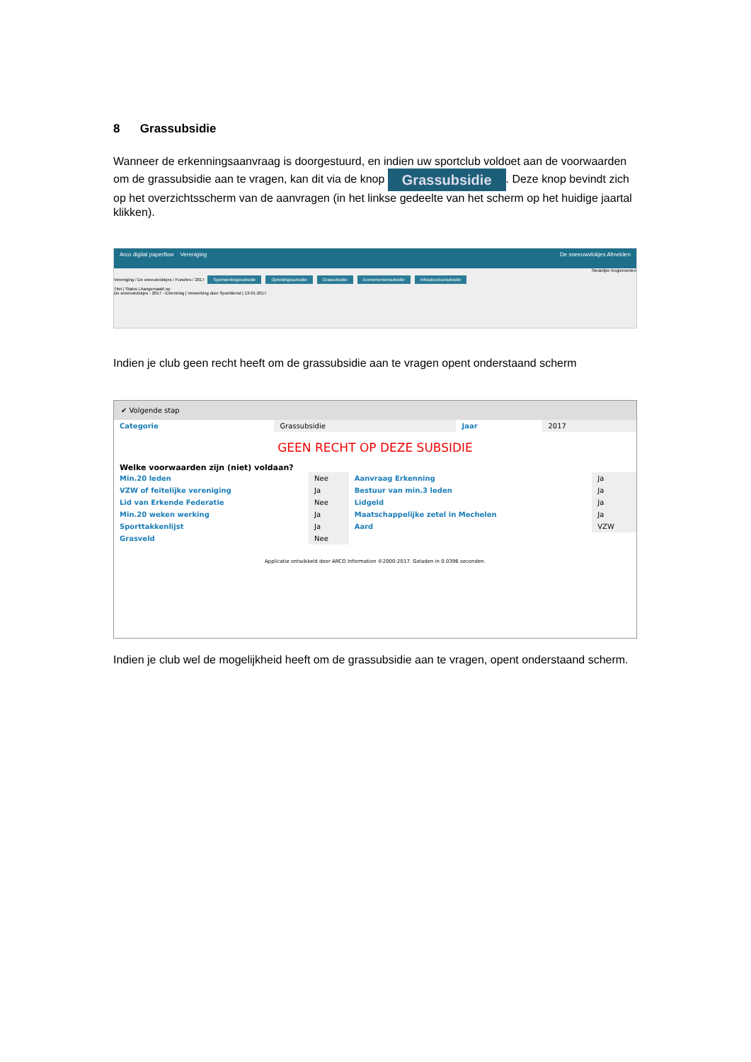8 Grassubsidie
Wanneer de erkenningsaanvraag is doorgestuurd, en indien uw sportclub voldoet aan de voorwaarden om de grassubsidie aan te vragen, kan dit via de knop Grassubsidie. Deze knop bevindt zich op het overzichtsscherm van de aanvragen (in het linkse gedeelte van het scherm op het huidige jaartal klikken).
Arco digital paperflow Vereniging De sneeuwvlokjes Afmelden
Stedelijke Reglementen
Vereniging / De sneeuwvlokjes / Functies / 2017 Sportwerkingssubsidie Opleidingssubsidie Grassubsidie Evenementensubsidie Infrastructuursubsidie
Titel | Status | Aangemaakt op
De sneeuwvlokjes - 2017 - Erkenning | Verwerking door Sportdienst | 13-01-2017
Indien je club geen recht heeft om de grassubsidie aan te vragen opent onderstaand scherm
✔ Volgende stap
| Categorie | Grassubsidie | Jaar | 2017 |
GEEN RECHT OP DEZE SUBSIDIE
Welke voorwaarden zijn (niet) voldaan?
| Min.20 leden | Nee | Aanvraag Erkenning | Ja |
| VZW of feitelijke vereniging | Ja | Bestuur van min.3 leden | Ja |
| Lid van Erkende Federatie | Nee | Lidgeld | Ja |
| Min.20 weken werking | Ja | Maatschappelijke zetel in Mechelen | Ja |
| Sporttakkenlijst | Ja | Aard | VZW |
| Grasveld | Nee | | |
Applicatie ontwikkeld door ARCO Information ©2000-2017. Geladen in 0.0396 seconden.
Indien je club wel de mogelijkheid heeft om de grassubsidie aan te vragen, opent onderstaand scherm.